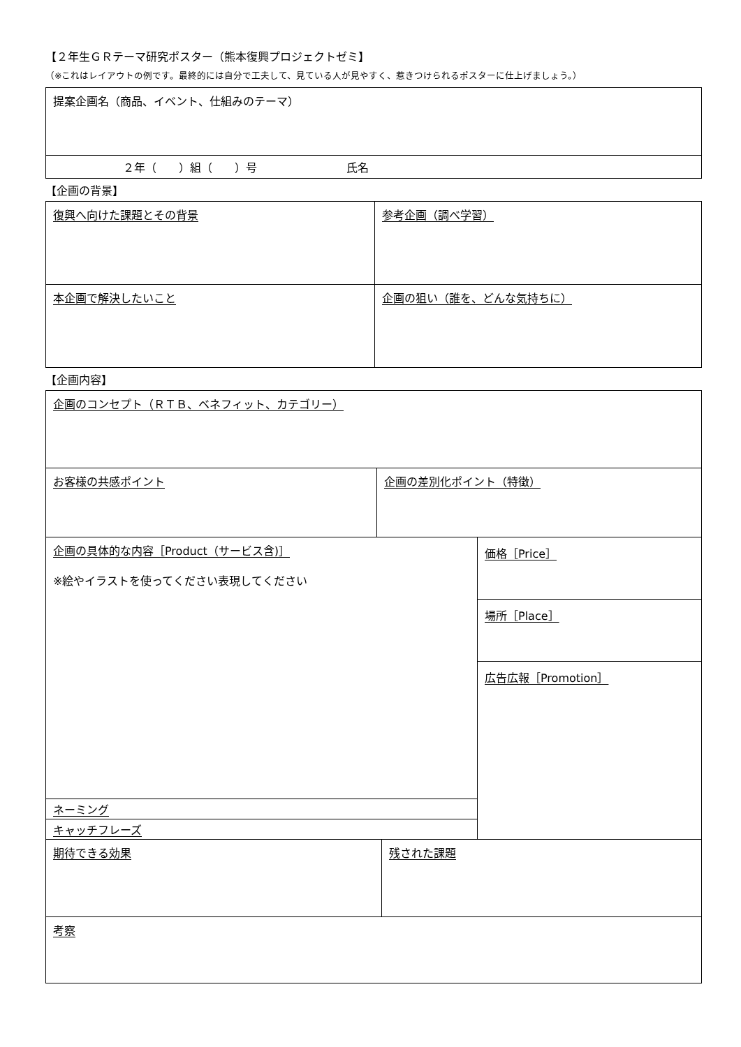【２年生ＧＲテーマ研究ポスター（熊本復興プロジェクトゼミ】
（※これはレイアウトの例です。最終的には自分で工夫して、見ている人が見やすく、惹きつけられるポスターに仕上げましょう。）
| 提案企画名（商品、イベント、仕組みのテーマ） |
| ２年（ ）組（ ）号 氏名 |
【企画の背景】
| 復興へ向けた課題とその背景 | 参考企画（調べ学習） |
| 本企画で解決したいこと | 企画の狙い（誰を、どんな気持ちに） |
【企画内容】
| 企画のコンセプト（ＲＴＢ、ベネフィット、カテゴリー） | | |
| お客様の共感ポイント | 企画の差別化ポイント（特徴） | |
| 企画の具体的な内容［Product（サービス含)］ ※絵やイラストを使ってください表現してください | | 価格［Price］ |
| | | 場所［Place］ |
| | | 広告広報［Promotion］ |
| ネーミング | | |
| キャッチフレーズ | | |
| 期待できる効果 | 残された課題 |
| 考察 | |